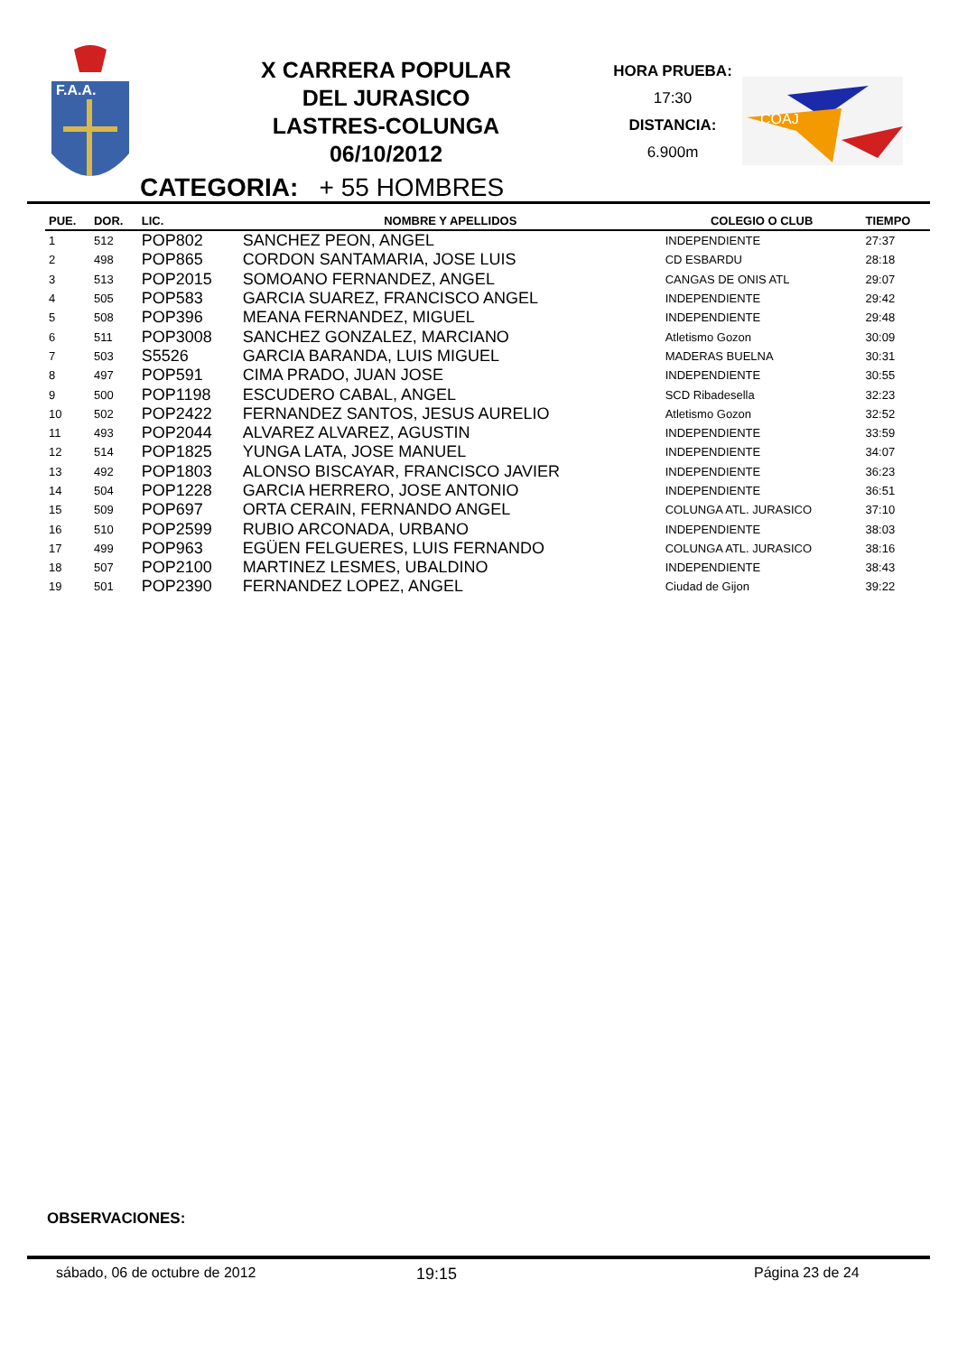F.A.A.
X CARRERA POPULAR
DEL JURASICO
LASTRES-COLUNGA
06/10/2012
HORA PRUEBA:
17:30
DISTANCIA:
6.900m
COAJ
CATEGORIA: + 55 HOMBRES
| PUE. | DOR. | LIC. | NOMBRE Y APELLIDOS | COLEGIO O CLUB | TIEMPO |
| --- | --- | --- | --- | --- | --- |
| 1 | 512 | POP802 | SANCHEZ PEON, ANGEL | INDEPENDIENTE | 27:37 |
| 2 | 498 | POP865 | CORDON SANTAMARIA, JOSE LUIS | CD ESBARDU | 28:18 |
| 3 | 513 | POP2015 | SOMOANO FERNANDEZ, ANGEL | CANGAS DE ONIS ATL | 29:07 |
| 4 | 505 | POP583 | GARCIA SUAREZ, FRANCISCO ANGEL | INDEPENDIENTE | 29:42 |
| 5 | 508 | POP396 | MEANA FERNANDEZ, MIGUEL | INDEPENDIENTE | 29:48 |
| 6 | 511 | POP3008 | SANCHEZ GONZALEZ, MARCIANO | Atletismo Gozon | 30:09 |
| 7 | 503 | S5526 | GARCIA BARANDA, LUIS MIGUEL | MADERAS BUELNA | 30:31 |
| 8 | 497 | POP591 | CIMA PRADO, JUAN JOSE | INDEPENDIENTE | 30:55 |
| 9 | 500 | POP1198 | ESCUDERO CABAL, ANGEL | SCD Ribadesella | 32:23 |
| 10 | 502 | POP2422 | FERNANDEZ SANTOS, JESUS AURELIO | Atletismo Gozon | 32:52 |
| 11 | 493 | POP2044 | ALVAREZ ALVAREZ, AGUSTIN | INDEPENDIENTE | 33:59 |
| 12 | 514 | POP1825 | YUNGA LATA, JOSE MANUEL | INDEPENDIENTE | 34:07 |
| 13 | 492 | POP1803 | ALONSO BISCAYAR, FRANCISCO JAVIER | INDEPENDIENTE | 36:23 |
| 14 | 504 | POP1228 | GARCIA HERRERO, JOSE ANTONIO | INDEPENDIENTE | 36:51 |
| 15 | 509 | POP697 | ORTA CERAIN, FERNANDO ANGEL | COLUNGA ATL. JURASICO | 37:10 |
| 16 | 510 | POP2599 | RUBIO ARCONADA, URBANO | INDEPENDIENTE | 38:03 |
| 17 | 499 | POP963 | EGÜEN FELGUERES, LUIS FERNANDO | COLUNGA ATL. JURASICO | 38:16 |
| 18 | 507 | POP2100 | MARTINEZ LESMES, UBALDINO | INDEPENDIENTE | 38:43 |
| 19 | 501 | POP2390 | FERNANDEZ LOPEZ, ANGEL | Ciudad de Gijon | 39:22 |
OBSERVACIONES:
sábado, 06 de octubre de 2012 19:15 Página 23 de 24